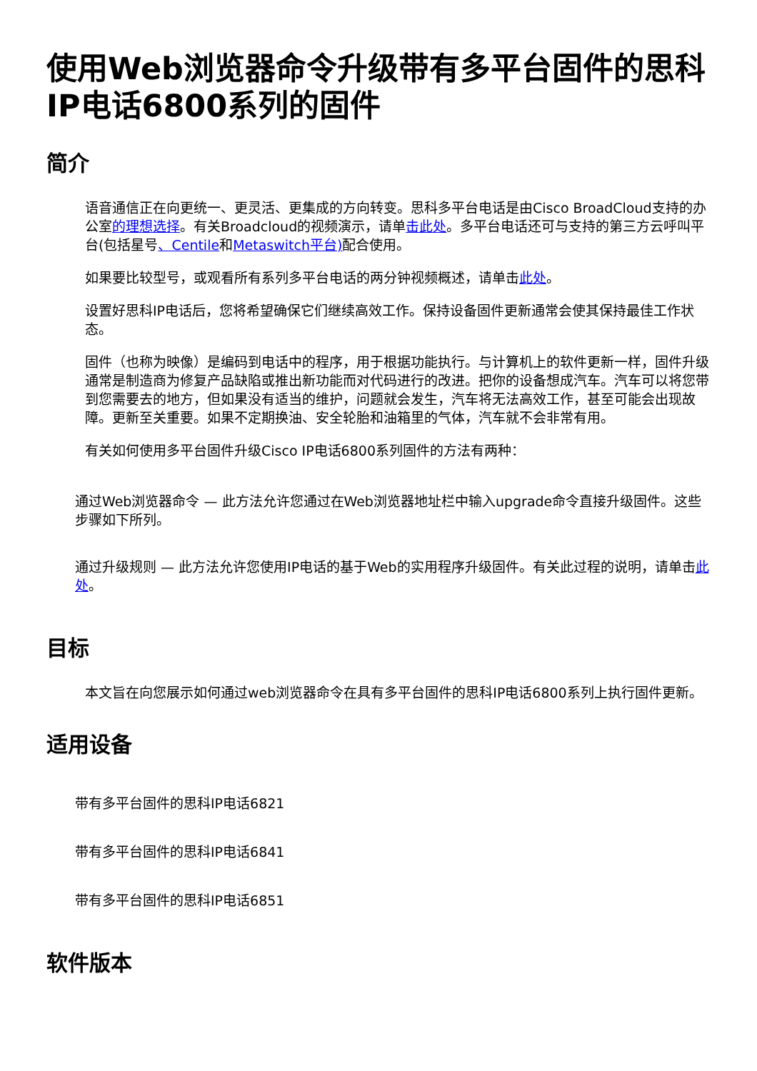使用Web浏览器命令升级带有多平台固件的思科IP电话6800系列的固件
简介
语音通信正在向更统一、更灵活、更集成的方向转变。思科多平台电话是由Cisco BroadCloud支持的办公室的理想选择。有关Broadcloud的视频演示，请单击此处。多平台电话还可与支持的第三方云呼叫平台(包括星号、Centile和Metaswitch平台) 配合使用。
如果要比较型号，或观看所有系列多平台电话的两分钟视频概述，请单击此处。
设置好思科IP电话后，您将希望确保它们继续高效工作。保持设备固件更新通常会使其保持最佳工作状态。
固件（也称为映像）是编码到电话中的程序，用于根据功能执行。与计算机上的软件更新一样，固件升级通常是制造商为修复产品缺陷或推出新功能而对代码进行的改进。把你的设备想成汽车。汽车可以将您带到您需要去的地方，但如果没有适当的维护，问题就会发生，汽车将无法高效工作，甚至可能会出现故障。更新至关重要。如果不定期换油、安全轮胎和油箱里的气体，汽车就不会非常有用。
有关如何使用多平台固件升级Cisco IP电话6800系列固件的方法有两种：
通过Web浏览器命令 — 此方法允许您通过在Web浏览器地址栏中输入upgrade命令直接升级固件。这些步骤如下所列。
通过升级规则 — 此方法允许您使用IP电话的基于Web的实用程序升级固件。有关此过程的说明，请单击此处。
目标
本文旨在向您展示如何通过web浏览器命令在具有多平台固件的思科IP电话6800系列上执行固件更新。
适用设备
带有多平台固件的思科IP电话6821
带有多平台固件的思科IP电话6841
带有多平台固件的思科IP电话6851
软件版本